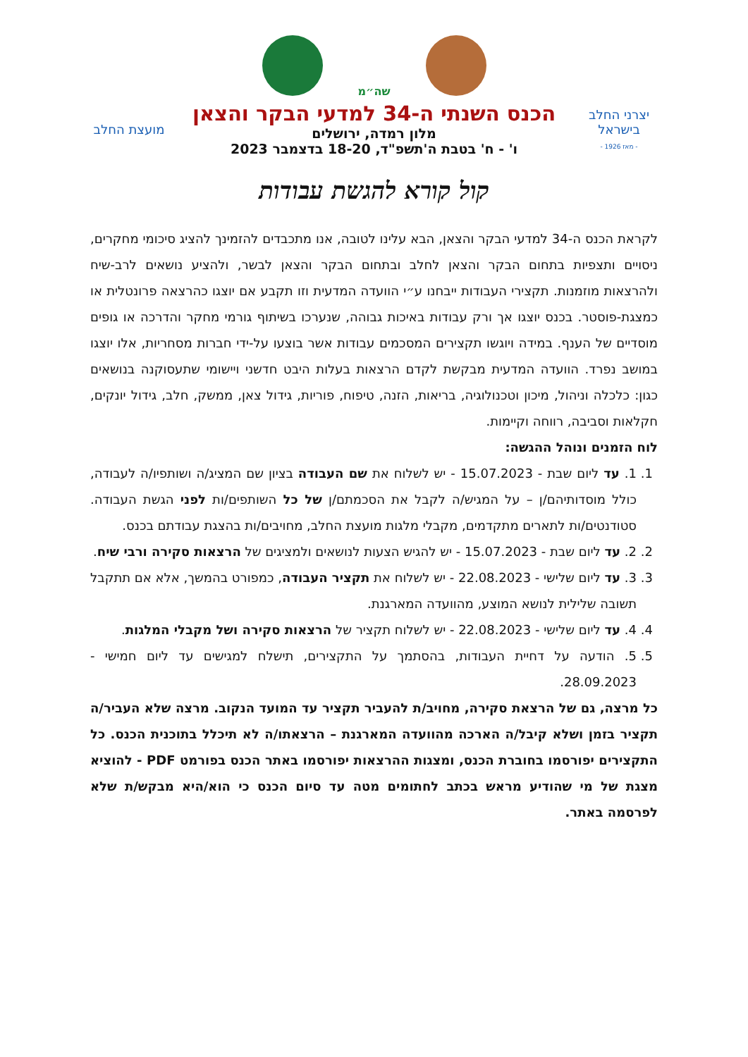שה״מ
יצרני החלב
בישראל
- מאז 1926 -
הכנס השנתי ה-34 למדעי הבקר והצאן
מלון רמדה, ירושלים
ו' - ח' בטבת ה'תשפ"ד, 18-20 בדצמבר 2023
מועצת החלב
קול קורא להגשת עבודות
לקראת הכנס ה-34 למדעי הבקר והצאן, הבא עלינו לטובה, אנו מתכבדים להזמינך להציג סיכומי מחקרים, ניסויים ותצפיות בתחום הבקר והצאן לחלב ובתחום הבקר והצאן לבשר, ולהציע נושאים לרב-שיח ולהרצאות מוזמנות. תקצירי העבודות ייבחנו ע״י הוועדה המדעית וזו תקבע אם יוצגו כהרצאה פרונטלית או כמצגת-פוסטר. בכנס יוצגו אך ורק עבודות באיכות גבוהה, שנערכו בשיתוף גורמי מחקר והדרכה או גופים מוסדיים של הענף. במידה ויוגשו תקצירים המסכמים עבודות אשר בוצעו על-ידי חברות מסחריות, אלו יוצגו במושב נפרד. הוועדה המדעית מבקשת לקדם הרצאות בעלות היבט חדשני ויישומי שתעסוקנה בנושאים כגון: כלכלה וניהול, מיכון וטכנולוגיה, בריאות, הזנה, טיפוח, פוריות, גידול צאן, ממשק, חלב, גידול יונקים, חקלאות וסביבה, רווחה וקיימות.
לוח הזמנים ונוהל ההגשה:
1. 1. עד ליום שבת - 15.07.2023 - יש לשלוח את שם העבודה בציון שם המציג/ה ושותפיו/ה לעבודה, כולל מוסדותיהם/ן – על המגיש/ה לקבל את הסכמתם/ן של כל השותפים/ות לפני הגשת העבודה. סטודנטים/ות לתארים מתקדמים, מקבלי מלגות מועצת החלב, מחויבים/ות בהצגת עבודתם בכנס.
2. 2. עד ליום שבת - 15.07.2023 - יש להגיש הצעות לנושאים ולמציגים של הרצאות סקירה ורבי שיח.
3. 3. עד ליום שלישי - 22.08.2023 - יש לשלוח את תקציר העבודה, כמפורט בהמשך, אלא אם תתקבל תשובה שלילית לנושא המוצע, מהוועדה המארגנת.
4. 4. עד ליום שלישי - 22.08.2023 - יש לשלוח תקציר של הרצאות סקירה ושל מקבלי המלגות.
5. 5. הודעה על דחיית העבודות, בהסתמך על התקצירים, תישלח למגישים עד ליום חמישי - 28.09.2023.
כל מרצה, גם של הרצאת סקירה, מחויב/ת להעביר תקציר עד המועד הנקוב. מרצה שלא העביר/ה תקציר בזמן ושלא קיבל/ה הארכה מהוועדה המארגנת – הרצאתו/ה לא תיכלל בתוכנית הכנס. כל התקצירים יפורסמו בחוברת הכנס, ומצגות ההרצאות יפורסמו באתר הכנס בפורמט PDF - להוציא מצגת של מי שהודיע מראש בכתב לחתומים מטה עד סיום הכנס כי הוא/היא מבקש/ת שלא לפרסמה באתר.